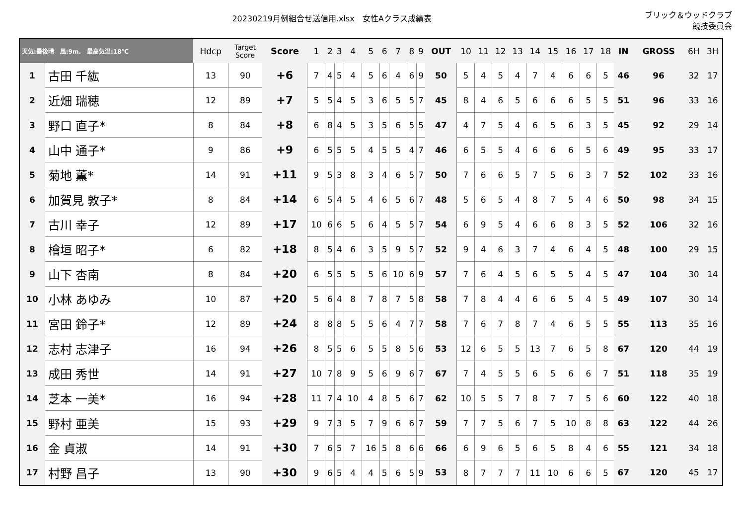20230219月例組合せ送信用.xlsx　女性Aクラス成績表
ブリック＆ウッドクラブ
競技委員会
| 天気:曇後晴 風:9m. 最高気温:18℃ | | Hdcp | Target Score | Score | 1 | 2 | 3 | 4 | 5 | 6 | 7 | 8 | 9 | OUT | 10 | 11 | 12 | 13 | 14 | 15 | 16 | 17 | 18 | IN | GROSS | 6H | 3H |
| --- | --- | --- | --- | --- | --- | --- | --- | --- | --- | --- | --- | --- | --- | --- | --- | --- | --- | --- | --- | --- | --- | --- | --- | --- | --- | --- | --- |
| 1 | 古田 千紘 | 13 | 90 | +6 | 7 | 4 | 5 | 4 | 5 | 6 | 4 | 6 | 9 | 50 | 5 | 4 | 5 | 4 | 7 | 4 | 6 | 6 | 5 | 46 | 96 | 32 | 17 |
| 2 | 近畑 瑞穂 | 12 | 89 | +7 | 5 | 5 | 4 | 5 | 3 | 6 | 5 | 5 | 7 | 45 | 8 | 4 | 6 | 5 | 6 | 6 | 6 | 5 | 5 | 51 | 96 | 33 | 16 |
| 3 | 野口 直子* | 8 | 84 | +8 | 6 | 8 | 4 | 5 | 3 | 5 | 6 | 5 | 5 | 47 | 4 | 7 | 5 | 4 | 6 | 5 | 6 | 3 | 5 | 45 | 92 | 29 | 14 |
| 4 | 山中 通子* | 9 | 86 | +9 | 6 | 5 | 5 | 5 | 4 | 5 | 5 | 4 | 7 | 46 | 6 | 5 | 5 | 4 | 6 | 6 | 6 | 5 | 6 | 49 | 95 | 33 | 17 |
| 5 | 菊地 薫* | 14 | 91 | +11 | 9 | 5 | 3 | 8 | 3 | 4 | 6 | 5 | 7 | 50 | 7 | 6 | 6 | 5 | 7 | 5 | 6 | 3 | 7 | 52 | 102 | 33 | 16 |
| 6 | 加賀見 敦子* | 8 | 84 | +14 | 6 | 5 | 4 | 5 | 4 | 6 | 5 | 6 | 7 | 48 | 5 | 6 | 5 | 4 | 8 | 7 | 5 | 4 | 6 | 50 | 98 | 34 | 15 |
| 7 | 古川 幸子 | 12 | 89 | +17 | 10 | 6 | 6 | 5 | 6 | 4 | 5 | 5 | 7 | 54 | 6 | 9 | 5 | 4 | 6 | 6 | 8 | 3 | 5 | 52 | 106 | 32 | 16 |
| 8 | 檜垣 昭子* | 6 | 82 | +18 | 8 | 5 | 4 | 6 | 3 | 5 | 9 | 5 | 7 | 52 | 9 | 4 | 6 | 3 | 7 | 4 | 6 | 4 | 5 | 48 | 100 | 29 | 15 |
| 9 | 山下 杏南 | 8 | 84 | +20 | 6 | 5 | 5 | 5 | 5 | 6 | 10 | 6 | 9 | 57 | 7 | 6 | 4 | 5 | 6 | 5 | 5 | 4 | 5 | 47 | 104 | 30 | 14 |
| 10 | 小林 あゆみ | 10 | 87 | +20 | 5 | 6 | 4 | 8 | 7 | 8 | 7 | 5 | 8 | 58 | 7 | 8 | 4 | 4 | 6 | 6 | 5 | 4 | 5 | 49 | 107 | 30 | 14 |
| 11 | 宮田 鈴子* | 12 | 89 | +24 | 8 | 8 | 8 | 5 | 5 | 6 | 4 | 7 | 7 | 58 | 7 | 6 | 7 | 8 | 7 | 4 | 6 | 5 | 5 | 55 | 113 | 35 | 16 |
| 12 | 志村 志津子 | 16 | 94 | +26 | 8 | 5 | 5 | 6 | 5 | 5 | 8 | 5 | 6 | 53 | 12 | 6 | 5 | 5 | 13 | 7 | 6 | 5 | 8 | 67 | 120 | 44 | 19 |
| 13 | 成田 秀世 | 14 | 91 | +27 | 10 | 7 | 8 | 9 | 5 | 6 | 9 | 6 | 7 | 67 | 7 | 4 | 5 | 5 | 6 | 5 | 6 | 6 | 7 | 51 | 118 | 35 | 19 |
| 14 | 芝本 一美* | 16 | 94 | +28 | 11 | 7 | 4 | 10 | 4 | 8 | 5 | 6 | 7 | 62 | 10 | 5 | 5 | 7 | 8 | 7 | 7 | 5 | 6 | 60 | 122 | 40 | 18 |
| 15 | 野村 亜美 | 15 | 93 | +29 | 9 | 7 | 3 | 5 | 7 | 9 | 6 | 6 | 7 | 59 | 7 | 7 | 5 | 6 | 7 | 5 | 10 | 8 | 8 | 63 | 122 | 44 | 26 |
| 16 | 金 貞淑 | 14 | 91 | +30 | 7 | 6 | 5 | 7 | 16 | 5 | 8 | 6 | 6 | 66 | 6 | 9 | 6 | 5 | 6 | 5 | 8 | 4 | 6 | 55 | 121 | 34 | 18 |
| 17 | 村野 昌子 | 13 | 90 | +30 | 9 | 6 | 5 | 4 | 4 | 5 | 6 | 5 | 9 | 53 | 8 | 7 | 7 | 7 | 11 | 10 | 6 | 6 | 5 | 67 | 120 | 45 | 17 |